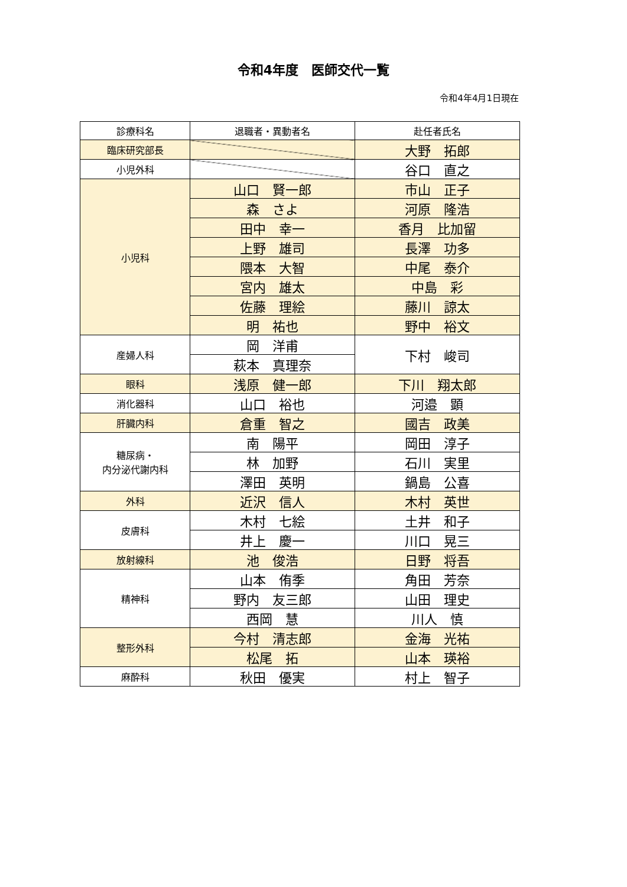令和4年度　医師交代一覧
令和4年4月1日現在
| 診療科名 | 退職者・異動者名 | 赴任者氏名 |
| --- | --- | --- |
| 臨床研究部長 | | 大野 拓郎 |
| 小児外科 | | 谷口 直之 |
| 小児科 | 山口 賢一郎 | 市山 正子 |
| | 森 さよ | 河原 隆浩 |
| | 田中 幸一 | 香月 比加留 |
| | 上野 雄司 | 長澤 功多 |
| | 隈本 大智 | 中尾 泰介 |
| | 宮内 雄太 | 中島 彩 |
| | 佐藤 理絵 | 藤川 諒太 |
| | 明 祐也 | 野中 裕文 |
| 産婦人科 | 岡 洋甫 | 下村 峻司 |
| | 萩本 真理奈 | |
| 眼科 | 浅原 健一郎 | 下川 翔太郎 |
| 消化器科 | 山口 裕也 | 河邉 顕 |
| 肝臓内科 | 倉重 智之 | 國吉 政美 |
| 糖尿病・ 内分泌代謝内科 | 南 陽平 | 岡田 淳子 |
| | 林 加野 | 石川 実里 |
| | 澤田 英明 | 鍋島 公喜 |
| 外科 | 近沢 信人 | 木村 英世 |
| 皮膚科 | 木村 七絵 | 土井 和子 |
| | 井上 慶一 | 川口 晃三 |
| 放射線科 | 池 俊浩 | 日野 将吾 |
| 精神科 | 山本 侑季 | 角田 芳奈 |
| | 野内 友三郎 | 山田 理史 |
| | 西岡 慧 | 川人 慎 |
| 整形外科 | 今村 清志郎 | 金海 光祐 |
| | 松尾 拓 | 山本 瑛裕 |
| 麻酔科 | 秋田 優実 | 村上 智子 |